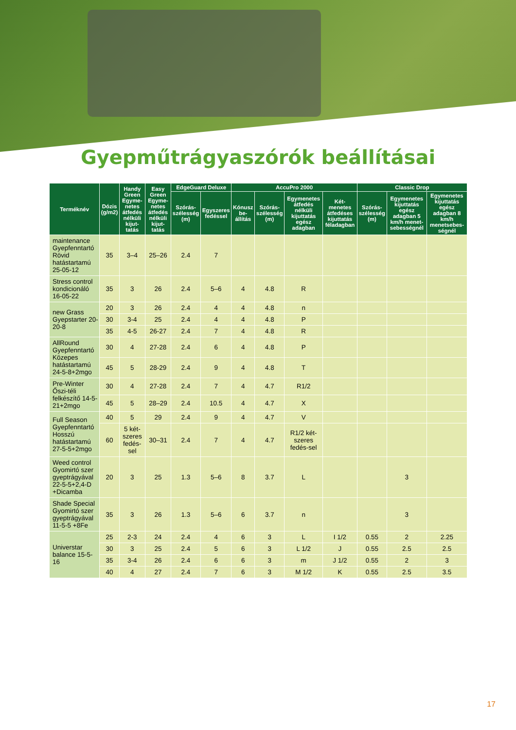Gyepműtrágyaszórók beállításai
| Terméknév | Dózis (g/m2) | Handy Green Egyme-netes átfedés nélküli kijut-tatás | Easy Green Egyme-netes átfedés nélküli kijut-tatás | EdgeGuard Deluxe | | AccuPro 2000 | | | | Classic Drop | | |
| --- | --- | --- | --- | --- | --- | --- | --- | --- | --- | --- | --- | --- |
| | | | | Szórás-szélesség (m) | Egyszeres fedéssel | Kónusz be-állítás | Szórás-szélesség (m) | Egymenetes átfedés nélküli kijuttatás egész adagban | Két-menetes átfedéses kijuttatás féladagban | Szórás-szélesség (m) | Egymenetes kijuttatás egész adagban 5 km/h menet-sebességnél | Egymenetes kijuttatás egész adagban 8 km/h menetsebes-ségnél |
| maintenance Gyepfenntartó Rövid hatástartamú 25-05-12 | 35 | 3–4 | 25–26 | 2.4 | 7 | | | | | | | |
| Stress control kondicionáló 16-05-22 | 35 | 3 | 26 | 2.4 | 5–6 | 4 | 4.8 | R | | | | |
| new Grass Gyepstarter 20-20-8 | 20 | 3 | 26 | 2.4 | 4 | 4 | 4.8 | n | | | | |
| | 30 | 3-4 | 25 | 2.4 | 4 | 4 | 4.8 | P | | | | |
| | 35 | 4-5 | 26-27 | 2.4 | 7 | 4 | 4.8 | R | | | | |
| AllRound Gyepfenntartó Közepes hatástartamú 24-5-8+2mgo | 30 | 4 | 27-28 | 2.4 | 6 | 4 | 4.8 | P | | | | |
| | 45 | 5 | 28-29 | 2.4 | 9 | 4 | 4.8 | T | | | | |
| Pre-Winter Őszi-téli felkészítő 14-5-21+2mgo | 30 | 4 | 27-28 | 2.4 | 7 | 4 | 4.7 | R1/2 | | | | |
| | 45 | 5 | 28–29 | 2.4 | 10.5 | 4 | 4.7 | X | | | | |
| Full Season Gyepfenntartó Hosszú hatástartamú 27-5-5+2mgo | 40 | 5 | 29 | 2.4 | 9 | 4 | 4.7 | V | | | | |
| | 60 | 5 két-szeres fedés-sel | 30–31 | 2.4 | 7 | 4 | 4.7 | R1/2 két-szeres fedés-sel | | | | |
| Weed control Gyomirtó szer gyeptrágyával 22-5-5+2,4-D +Dicamba | 20 | 3 | 25 | 1.3 | 5–6 | 8 | 3.7 | L | | | 3 | |
| Shade Special Gyomirtó szer gyeptrágyával 11-5-5 +8Fe | 35 | 3 | 26 | 1.3 | 5–6 | 6 | 3.7 | n | | | 3 | |
| Universtar balance 15-5-16 | 25 | 2-3 | 24 | 2.4 | 4 | 6 | 3 | L | I 1/2 | 0.55 | 2 | 2.25 |
| | 30 | 3 | 25 | 2.4 | 5 | 6 | 3 | L 1/2 | J | 0.55 | 2.5 | 2.5 |
| | 35 | 3-4 | 26 | 2.4 | 6 | 6 | 3 | m | J 1/2 | 0.55 | 2 | 3 |
| | 40 | 4 | 27 | 2.4 | 7 | 6 | 3 | M 1/2 | K | 0.55 | 2.5 | 3.5 |
17